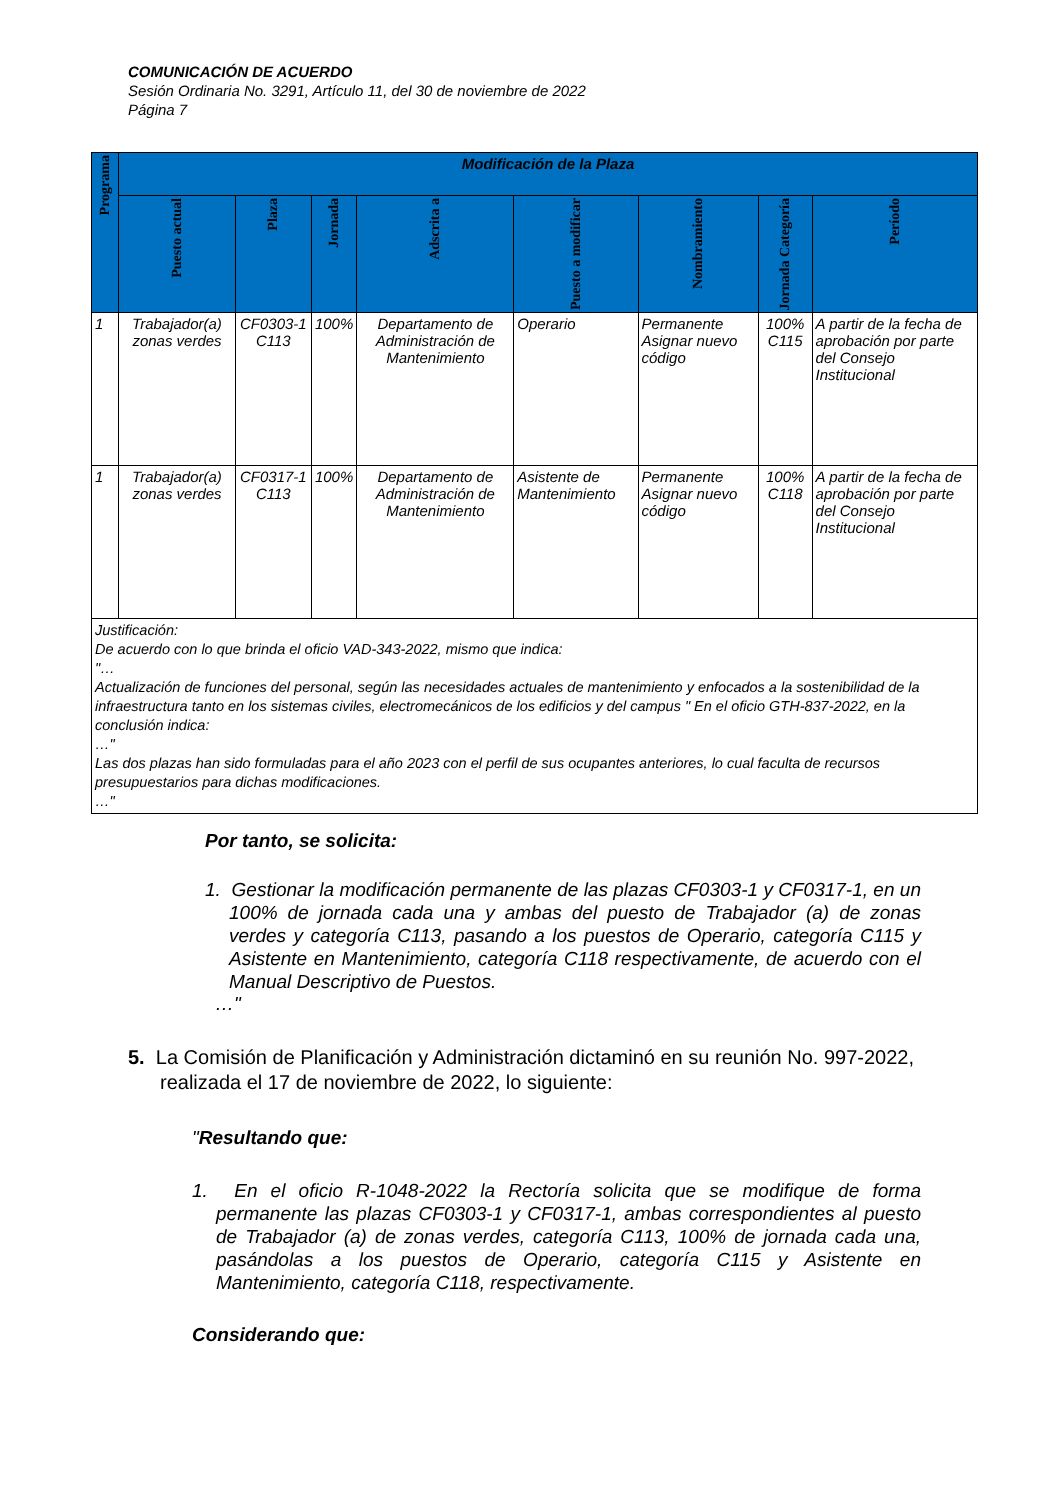COMUNICACIÓN DE ACUERDO
Sesión Ordinaria No. 3291, Artículo 11, del 30 de noviembre de 2022
Página 7
| Programa | Modificación de la Plaza | | | | | | | |
| --- | --- | --- | --- | --- | --- | --- | --- | --- |
| | Puesto actual | Plaza | Jornada | Adscrita a | Puesto a modificar | Nombramiento | Jornada Categoría | Período |
| 1 | Trabajador(a) zonas verdes | CF0303-1 C113 | 100% | Departamento de Administración de Mantenimiento | Operario | Permanente Asignar nuevo código | 100% C115 | A partir de la fecha de aprobación por parte del Consejo Institucional |
| 1 | Trabajador(a) zonas verdes | CF0317-1 C113 | 100% | Departamento de Administración de Mantenimiento | Asistente de Mantenimiento | Permanente Asignar nuevo código | 100% C118 | A partir de la fecha de aprobación por parte del Consejo Institucional |
| Justificación: De acuerdo con lo que brinda el oficio VAD-343-2022, mismo que indica: "… Actualización de funciones del personal, según las necesidades actuales de mantenimiento y enfocados a la sostenibilidad de la infraestructura tanto en los sistemas civiles, electromecánicos de los edificios y del campus " En el oficio GTH-837-2022, en la conclusión indica: …" Las dos plazas han sido formuladas para el año 2023 con el perfil de sus ocupantes anteriores, lo cual faculta de recursos presupuestarios para dichas modificaciones. …" | | | | | | | | |
Por tanto, se solicita:
1. Gestionar la modificación permanente de las plazas CF0303-1 y CF0317-1, en un 100% de jornada cada una y ambas del puesto de Trabajador (a) de zonas verdes y categoría C113, pasando a los puestos de Operario, categoría C115 y Asistente en Mantenimiento, categoría C118 respectivamente, de acuerdo con el Manual Descriptivo de Puestos.
…"
5. La Comisión de Planificación y Administración dictaminó en su reunión No. 997-2022, realizada el 17 de noviembre de 2022, lo siguiente:
"Resultando que:
1. En el oficio R-1048-2022 la Rectoría solicita que se modifique de forma permanente las plazas CF0303-1 y CF0317-1, ambas correspondientes al puesto de Trabajador (a) de zonas verdes, categoría C113, 100% de jornada cada una, pasándolas a los puestos de Operario, categoría C115 y Asistente en Mantenimiento, categoría C118, respectivamente.
Considerando que: